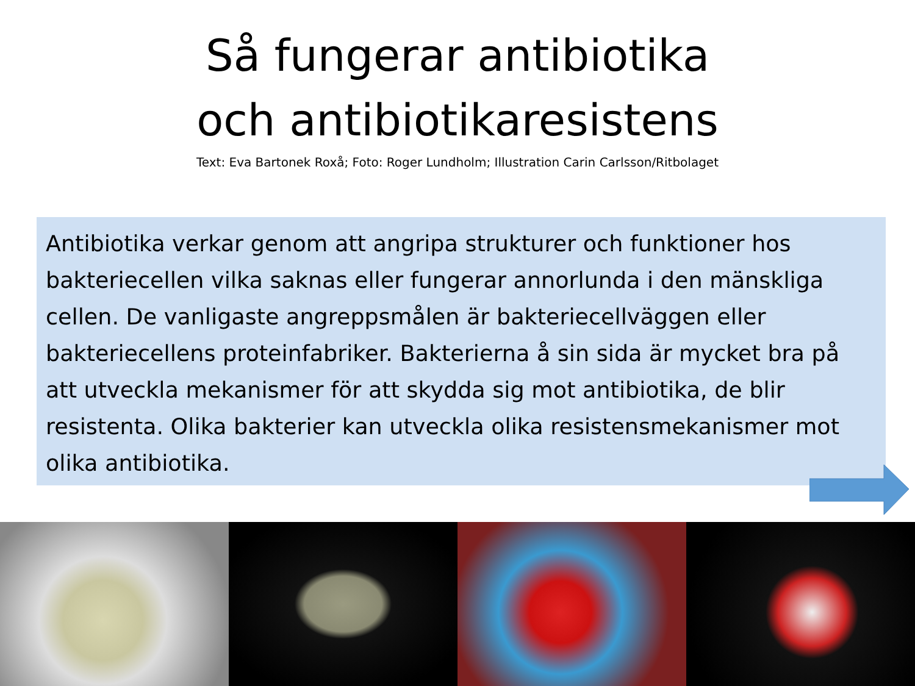Så fungerar antibiotika
och antibiotikaresistens
Text: Eva Bartonek Roxå; Foto: Roger Lundholm; Illustration Carin Carlsson/Ritbolaget
Antibiotika verkar genom att angripa strukturer och funktioner hos bakteriecellen vilka saknas eller fungerar annorlunda i den mänskliga cellen. De vanligaste angreppsmålen är bakteriecellväggen eller bakteriecellens proteinfabriker. Bakterierna å sin sida är mycket bra på att utveckla mekanismer för att skydda sig mot antibiotika, de blir resistenta. Olika bakterier kan utveckla olika resistensmekanismer mot olika antibiotika.